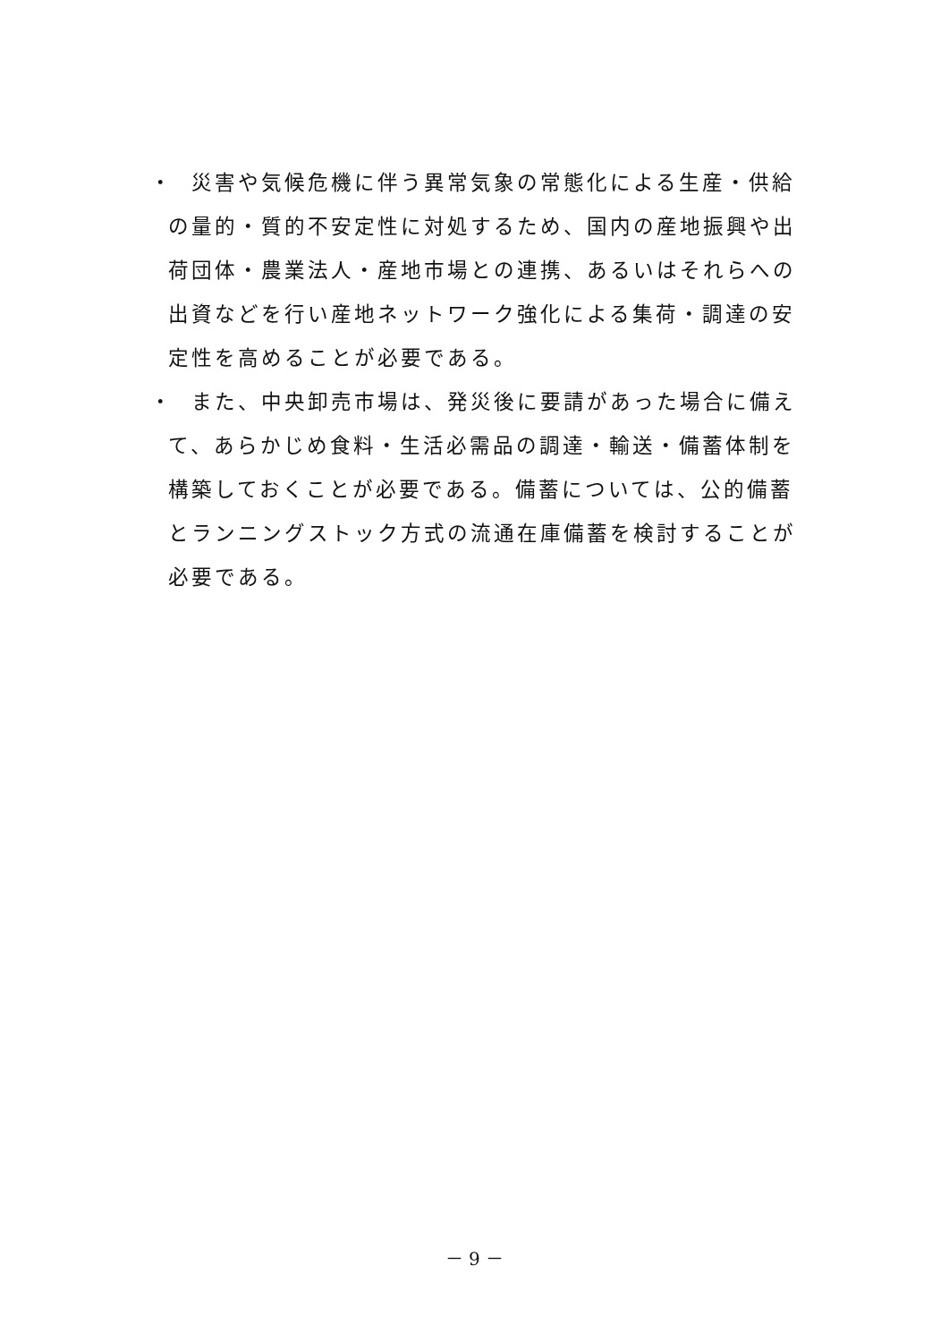・
　災害や気候危機に伴う異常気象の常態化による生産・供給の量的・質的不安定性に対処するため、国内の産地振興や出荷団体・農業法人・産地市場との連携、あるいはそれらへの出資などを行い産地ネットワーク強化による集荷・調達の安定性を高めることが必要である。
・
　また、中央卸売市場は、発災後に要請があった場合に備えて、あらかじめ食料・生活必需品の調達・輸送・備蓄体制を構築しておくことが必要である。備蓄については、公的備蓄とランニングストック方式の流通在庫備蓄を検討することが必要である。
－ 9 －